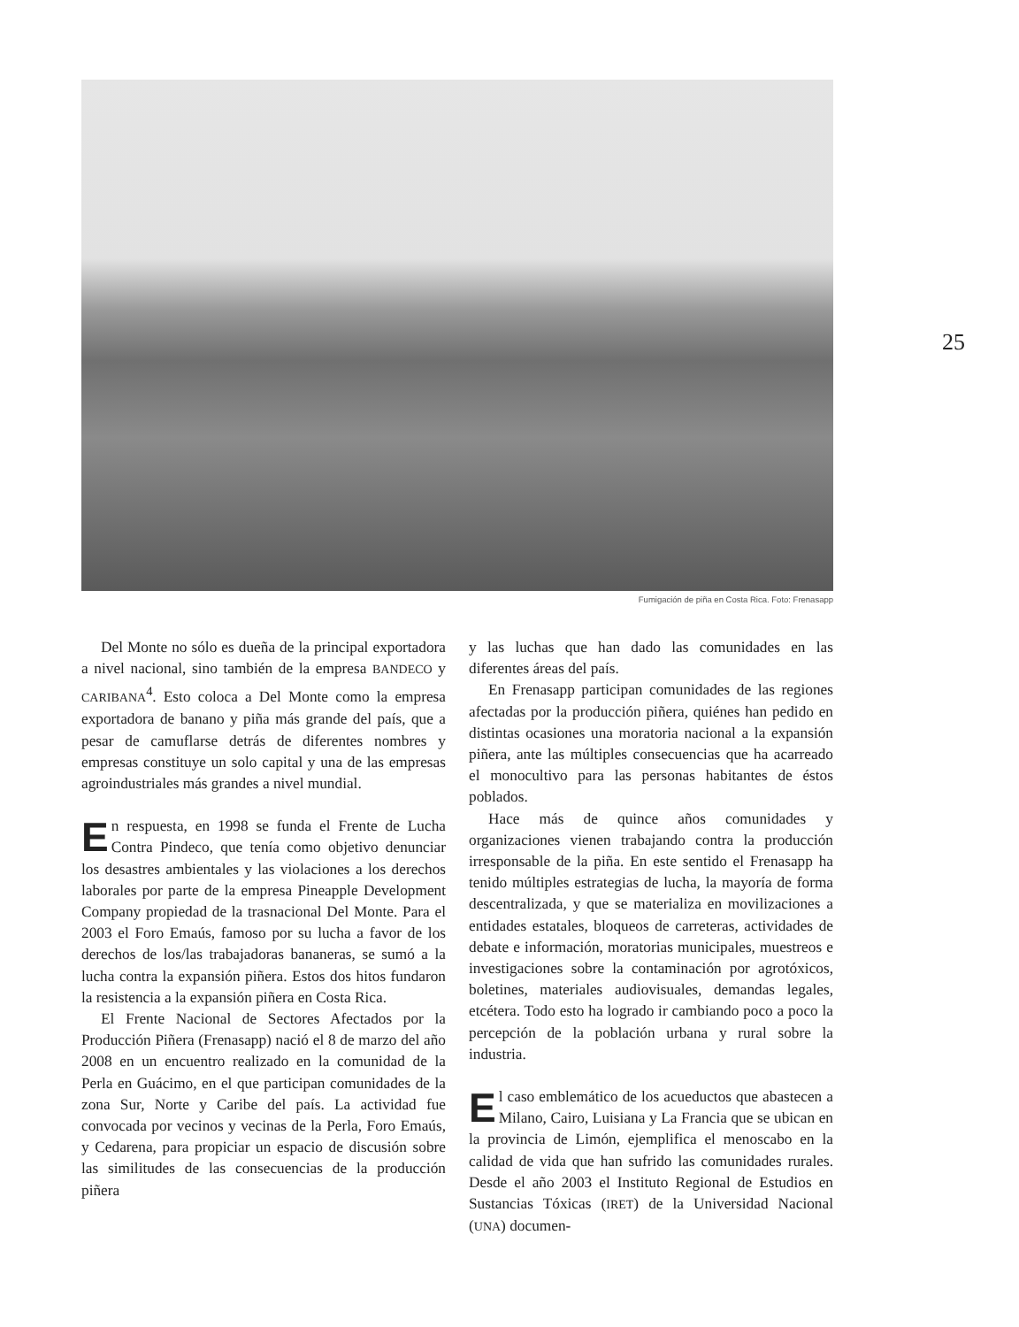25
Fumigación de piña en Costa Rica. Foto: Frenasapp
Del Monte no sólo es dueña de la principal exportadora a nivel nacional, sino también de la empresa BANDECO y CARIBANA<sup>4</sup>. Esto coloca a Del Monte como la empresa exportadora de banano y piña más grande del país, que a pesar de camuflarse detrás de diferentes nombres y empresas constituye un solo capital y una de las empresas agroindustriales más grandes a nivel mundial.
En respuesta, en 1998 se funda el Frente de Lucha Contra Pindeco, que tenía como objetivo denunciar los desastres ambientales y las violaciones a los derechos laborales por parte de la empresa Pineapple Development Company propiedad de la trasnacional Del Monte. Para el 2003 el Foro Emaús, famoso por su lucha a favor de los derechos de los/las trabajadoras bananeras, se sumó a la lucha contra la expansión piñera. Estos dos hitos fundaron la resistencia a la expansión piñera en Costa Rica.
El Frente Nacional de Sectores Afectados por la Producción Piñera (Frenasapp) nació el 8 de marzo del año 2008 en un encuentro realizado en la comunidad de la Perla en Guácimo, en el que participan comunidades de la zona Sur, Norte y Caribe del país. La actividad fue convocada por vecinos y vecinas de la Perla, Foro Emaús, y Cedarena, para propiciar un espacio de discusión sobre las similitudes de las consecuencias de la producción piñera
y las luchas que han dado las comunidades en las diferentes áreas del país.
En Frenasapp participan comunidades de las regiones afectadas por la producción piñera, quiénes han pedido en distintas ocasiones una moratoria nacional a la expansión piñera, ante las múltiples consecuencias que ha acarreado el monocultivo para las personas habitantes de éstos poblados.
Hace más de quince años comunidades y organizaciones vienen trabajando contra la producción irresponsable de la piña. En este sentido el Frenasapp ha tenido múltiples estrategias de lucha, la mayoría de forma descentralizada, y que se materializa en movilizaciones a entidades estatales, bloqueos de carreteras, actividades de debate e información, moratorias municipales, muestreos e investigaciones sobre la contaminación por agrotóxicos, boletines, materiales audiovisuales, demandas legales, etcétera. Todo esto ha logrado ir cambiando poco a poco la percepción de la población urbana y rural sobre la industria.
El caso emblemático de los acueductos que abastecen a Milano, Cairo, Luisiana y La Francia que se ubican en la provincia de Limón, ejemplifica el menoscabo en la calidad de vida que han sufrido las comunidades rurales. Desde el año 2003 el Instituto Regional de Estudios en Sustancias Tóxicas (IRET) de la Universidad Nacional (UNA) documen-